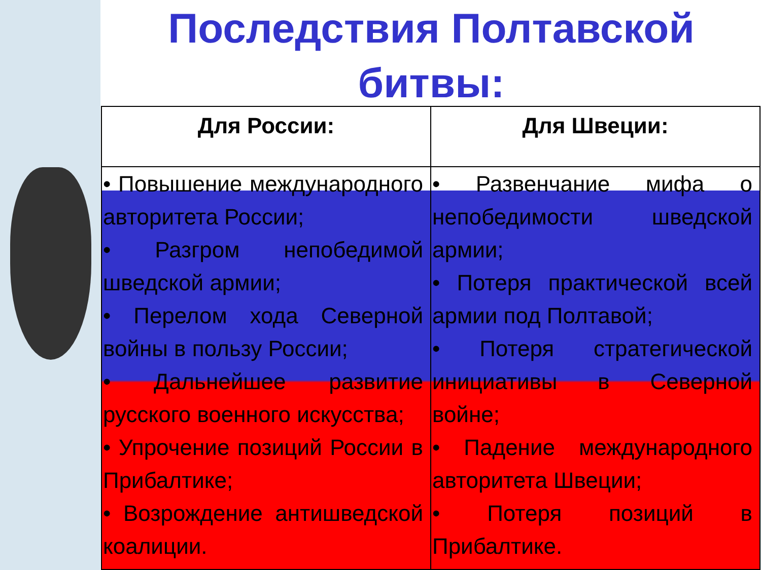Последствия Полтавской
битвы:
| Для России: | Для Швеции: |
| --- | --- |
| • Повышение международного авторитета России; • Разгром непобедимой шведской армии; • Перелом хода Северной войны в пользу России; • Дальнейшее развитие русского военного искусства; • Упрочение позиций России в Прибалтике; • Возрождение антишведской коалиции. | • Развенчание мифа о непобедимости шведской армии; • Потеря практической всей армии под Полтавой; • Потеря стратегической инициативы в Северной войне; • Падение международного авторитета Швеции; • Потеря позиций в Прибалтике. |